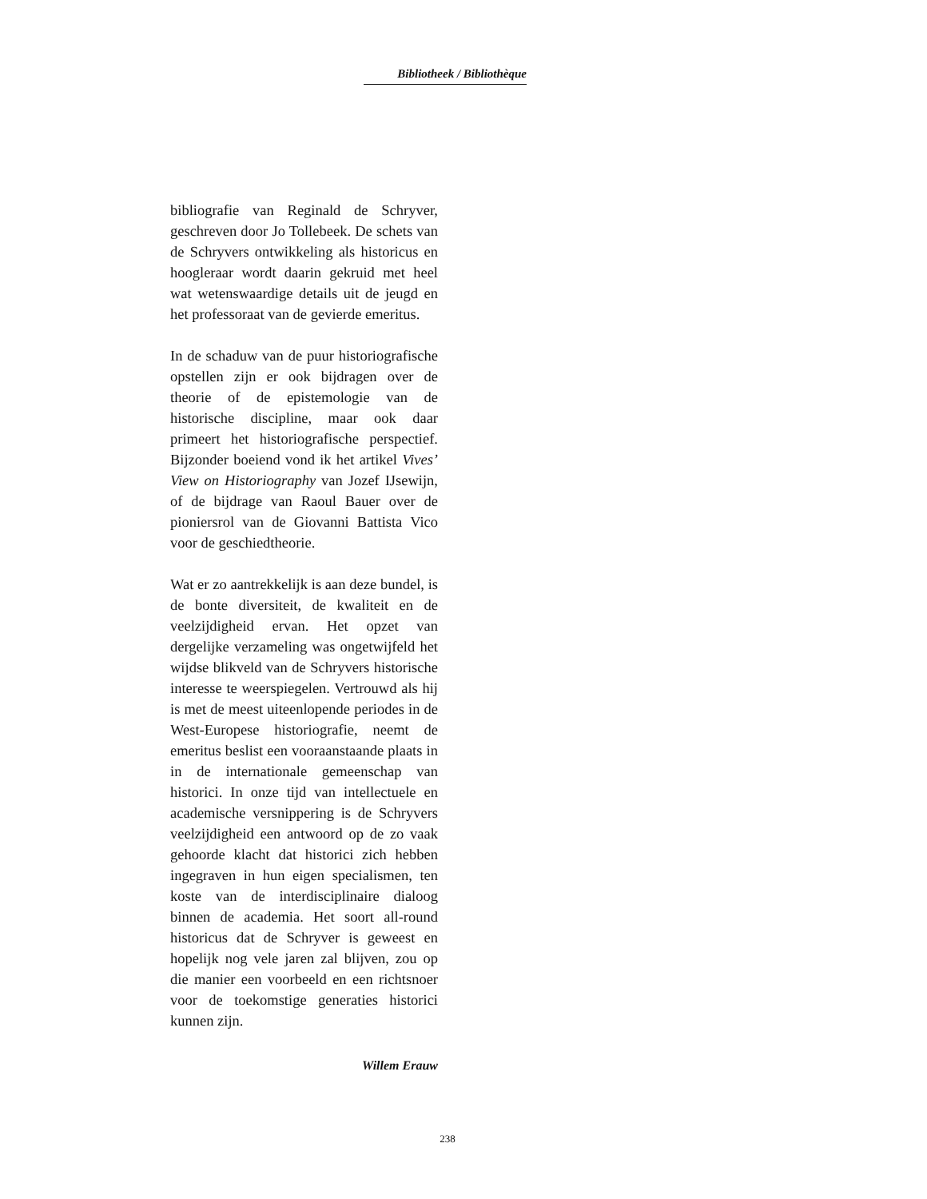Bibliotheek / Bibliothèque
bibliografie van Reginald de Schryver, geschreven door Jo Tollebeek. De schets van de Schryvers ontwikkeling als historicus en hoogleraar wordt daarin gekruid met heel wat wetenswaardige details uit de jeugd en het professoraat van de gevierde emeritus.
In de schaduw van de puur historiografische opstellen zijn er ook bijdragen over de theorie of de epistemologie van de historische discipline, maar ook daar primeert het historiografische perspectief. Bijzonder boeiend vond ik het artikel Vives’ View on Historiography van Jozef IJsewijn, of de bijdrage van Raoul Bauer over de pioniersrol van de Giovanni Battista Vico voor de geschiedtheorie.
Wat er zo aantrekkelijk is aan deze bundel, is de bonte diversiteit, de kwaliteit en de veelzijdigheid ervan. Het opzet van dergelijke verzameling was ongetwijfeld het wijdse blikveld van de Schryvers historische interesse te weerspiegelen. Vertrouwd als hij is met de meest uiteenlopende periodes in de West-Europese historiografie, neemt de emeritus beslist een vooraanstaande plaats in in de internationale gemeenschap van historici. In onze tijd van intellectuele en academische versnippering is de Schryvers veelzijdigheid een antwoord op de zo vaak gehoorde klacht dat historici zich hebben ingegraven in hun eigen specialismen, ten koste van de interdisciplinaire dialoog binnen de academia. Het soort all-round historicus dat de Schryver is geweest en hopelijk nog vele jaren zal blijven, zou op die manier een voorbeeld en een richtsnoer voor de toekomstige generaties historici kunnen zijn.
Willem Erauw
238